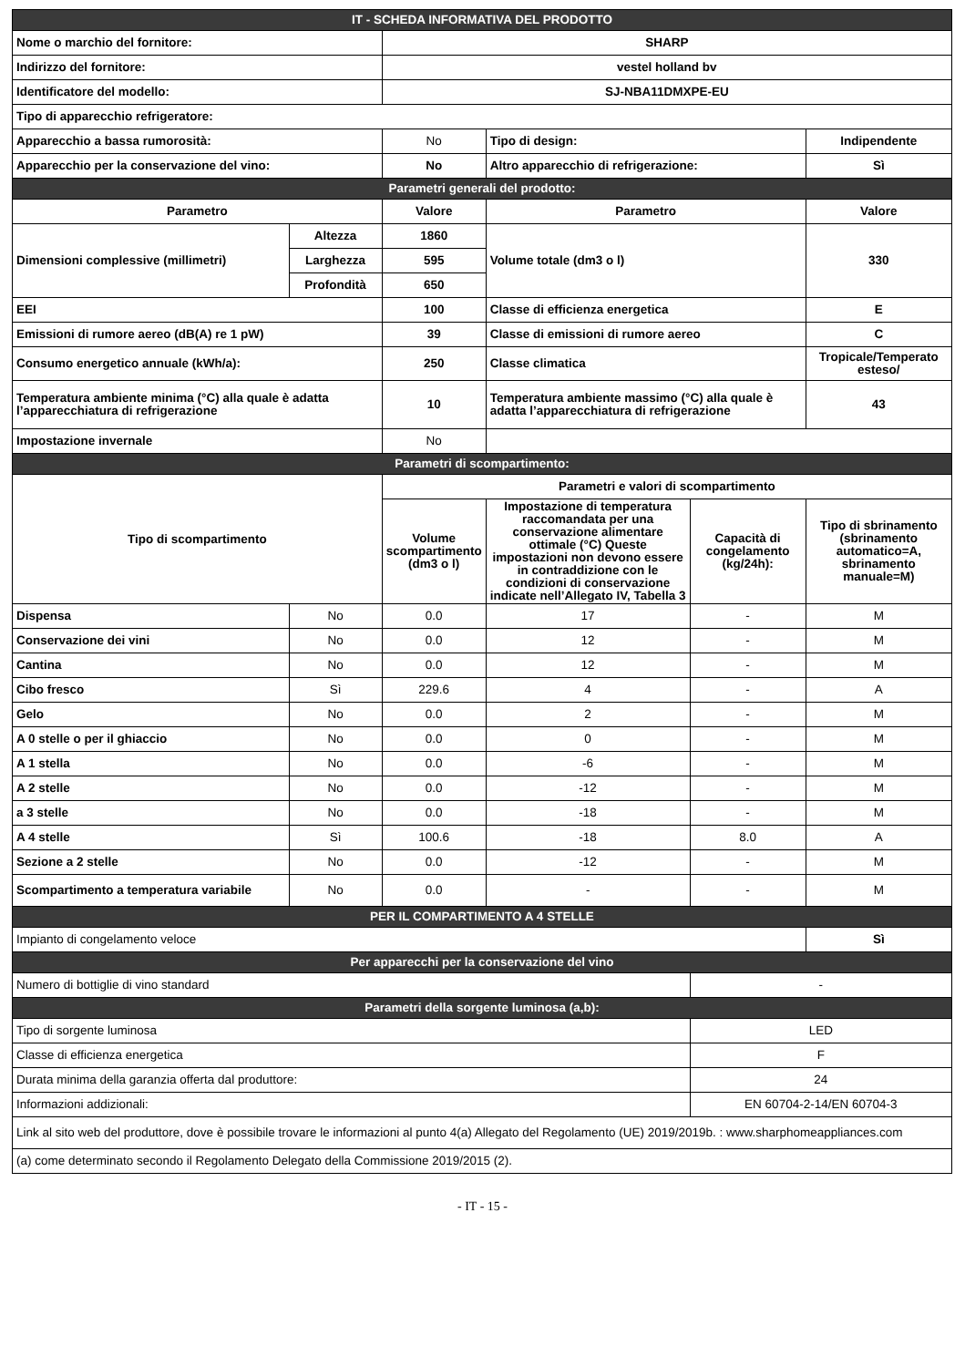| IT - SCHEDA INFORMATIVA DEL PRODOTTO | | | | | |
| Nome o marchio del fornitore: | | SHARP | | | |
| Indirizzo del fornitore: | | vestel holland bv | | | |
| Identificatore del modello: | | SJ-NBA11DMXPE-EU | | | |
| Tipo di apparecchio refrigeratore: | | | | | |
| Apparecchio a bassa rumorosità: | | No | Tipo di design: | | Indipendente |
| Apparecchio per la conservazione del vino: | | No | Altro apparecchio di refrigerazione: | | Sì |
| Parametri generali del prodotto: | | | | | |
| Parametro | | Valore | Parametro | | Valore |
| Dimensioni complessive (millimetri) | Altezza | 1860 | Volume totale (dm3 o l) | | 330 |
| | Larghezza | 595 | | | |
| | Profondità | 650 | | | |
| EEI | | 100 | Classe di efficienza energetica | | E |
| Emissioni di rumore aereo (dB(A) re 1 pW) | | 39 | Classe di emissioni di rumore aereo | | C |
| Consumo energetico annuale (kWh/a): | | 250 | Classe climatica | | Tropicale/Temperato esteso/ |
| Temperatura ambiente minima (°C) alla quale è adatta l’apparecchiatura di refrigerazione | | 10 | Temperatura ambiente massimo (°C) alla quale è adatta l’apparecchiatura di refrigerazione | | 43 |
| Impostazione invernale | | No | | | |
| Parametri di scompartimento: | | | | | |
| Tipo di scompartimento | | Parametri e valori di scompartimento | | | |
| | | Volume scompartimento (dm3 o l) | Impostazione di temperatura raccomandata per una conservazione alimentare ottimale (°C) Queste impostazioni non devono essere in contraddizione con le condizioni di conservazione indicate nell’Allegato IV, Tabella 3 | Capacità di congelamento (kg/24h): | Tipo di sbrinamento (sbrinamento automatico=A, sbrinamento manuale=M) |
| Dispensa | No | 0.0 | 17 | - | M |
| Conservazione dei vini | No | 0.0 | 12 | - | M |
| Cantina | No | 0.0 | 12 | - | M |
| Cibo fresco | Sì | 229.6 | 4 | - | A |
| Gelo | No | 0.0 | 2 | - | M |
| A 0 stelle o per il ghiaccio | No | 0.0 | 0 | - | M |
| A 1 stella | No | 0.0 | -6 | - | M |
| A 2 stelle | No | 0.0 | -12 | - | M |
| a 3 stelle | No | 0.0 | -18 | - | M |
| A 4 stelle | Sì | 100.6 | -18 | 8.0 | A |
| Sezione a 2 stelle | No | 0.0 | -12 | - | M |
| Scompartimento a temperatura variabile | No | 0.0 | - | - | M |
| PER IL COMPARTIMENTO A 4 STELLE | | | | | |
| Impianto di congelamento veloce | | | | | Sì |
| Per apparecchi per la conservazione del vino | | | | | |
| Numero di bottiglie di vino standard | | | | - | |
| Parametri della sorgente luminosa (a,b): | | | | | |
| Tipo di sorgente luminosa | | | | LED | |
| Classe di efficienza energetica | | | | F | |
| Durata minima della garanzia offerta dal produttore: | | | | 24 | |
| Informazioni addizionali: | | | | EN 60704-2-14/EN 60704-3 | |
| Link al sito web del produttore, dove è possibile trovare le informazioni al punto 4(a) Allegato del Regolamento (UE) 2019/2019b. : www.sharphomeappliances.com | | | | | |
| (a) come determinato secondo il Regolamento Delegato della Commissione 2019/2015 (2). | | | | | |
- IT - 15 -